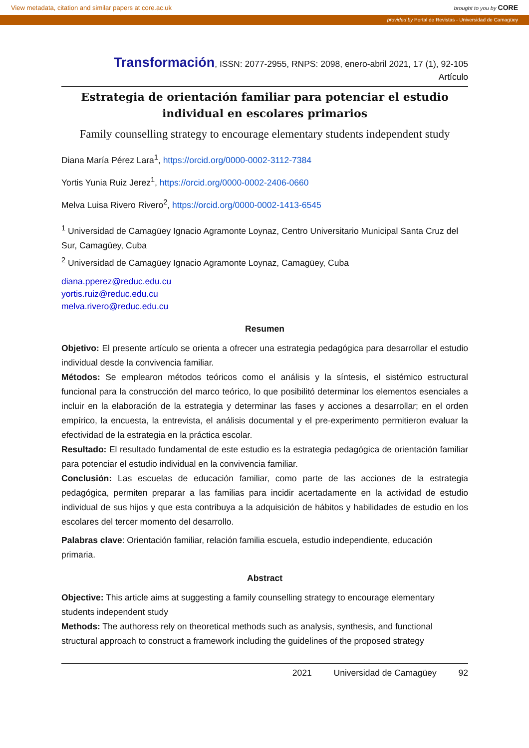View metadata, citation and similar papers at core.ac.uk brought to you by CORE
provided by Portal de Revistas - Universidad de Camagüey
Transformación, ISSN: 2077-2955, RNPS: 2098, enero-abril 2021, 17 (1), 92-105
Artículo
Estrategia de orientación familiar para potenciar el estudio individual en escolares primarios
Family counselling strategy to encourage elementary students independent study
Diana María Pérez Lara<sup>1</sup>, https://orcid.org/0000-0002-3112-7384
Yortis Yunia Ruiz Jerez<sup>1</sup>, https://orcid.org/0000-0002-2406-0660
Melva Luisa Rivero Rivero<sup>2</sup>, https://orcid.org/0000-0002-1413-6545
<sup>1</sup> Universidad de Camagüey Ignacio Agramonte Loynaz, Centro Universitario Municipal Santa Cruz del Sur, Camagüey, Cuba
<sup>2</sup> Universidad de Camagüey Ignacio Agramonte Loynaz, Camagüey, Cuba
diana.pperez@reduc.edu.cu
yortis.ruiz@reduc.edu.cu
melva.rivero@reduc.edu.cu
Resumen
Objetivo: El presente artículo se orienta a ofrecer una estrategia pedagógica para desarrollar el estudio individual desde la convivencia familiar.
Métodos: Se emplearon métodos teóricos como el análisis y la síntesis, el sistémico estructural funcional para la construcción del marco teórico, lo que posibilitó determinar los elementos esenciales a incluir en la elaboración de la estrategia y determinar las fases y acciones a desarrollar; en el orden empírico, la encuesta, la entrevista, el análisis documental y el pre-experimento permitieron evaluar la efectividad de la estrategia en la práctica escolar.
Resultado: El resultado fundamental de este estudio es la estrategia pedagógica de orientación familiar para potenciar el estudio individual en la convivencia familiar.
Conclusión: Las escuelas de educación familiar, como parte de las acciones de la estrategia pedagógica, permiten preparar a las familias para incidir acertadamente en la actividad de estudio individual de sus hijos y que esta contribuya a la adquisición de hábitos y habilidades de estudio en los escolares del tercer momento del desarrollo.
Palabras clave: Orientación familiar, relación familia escuela, estudio independiente, educación primaria.
Abstract
Objective: This article aims at suggesting a family counselling strategy to encourage elementary students independent study
Methods: The authoress rely on theoretical methods such as analysis, synthesis, and functional structural approach to construct a framework including the guidelines of the proposed strategy
2021 Universidad de Camagüey 92